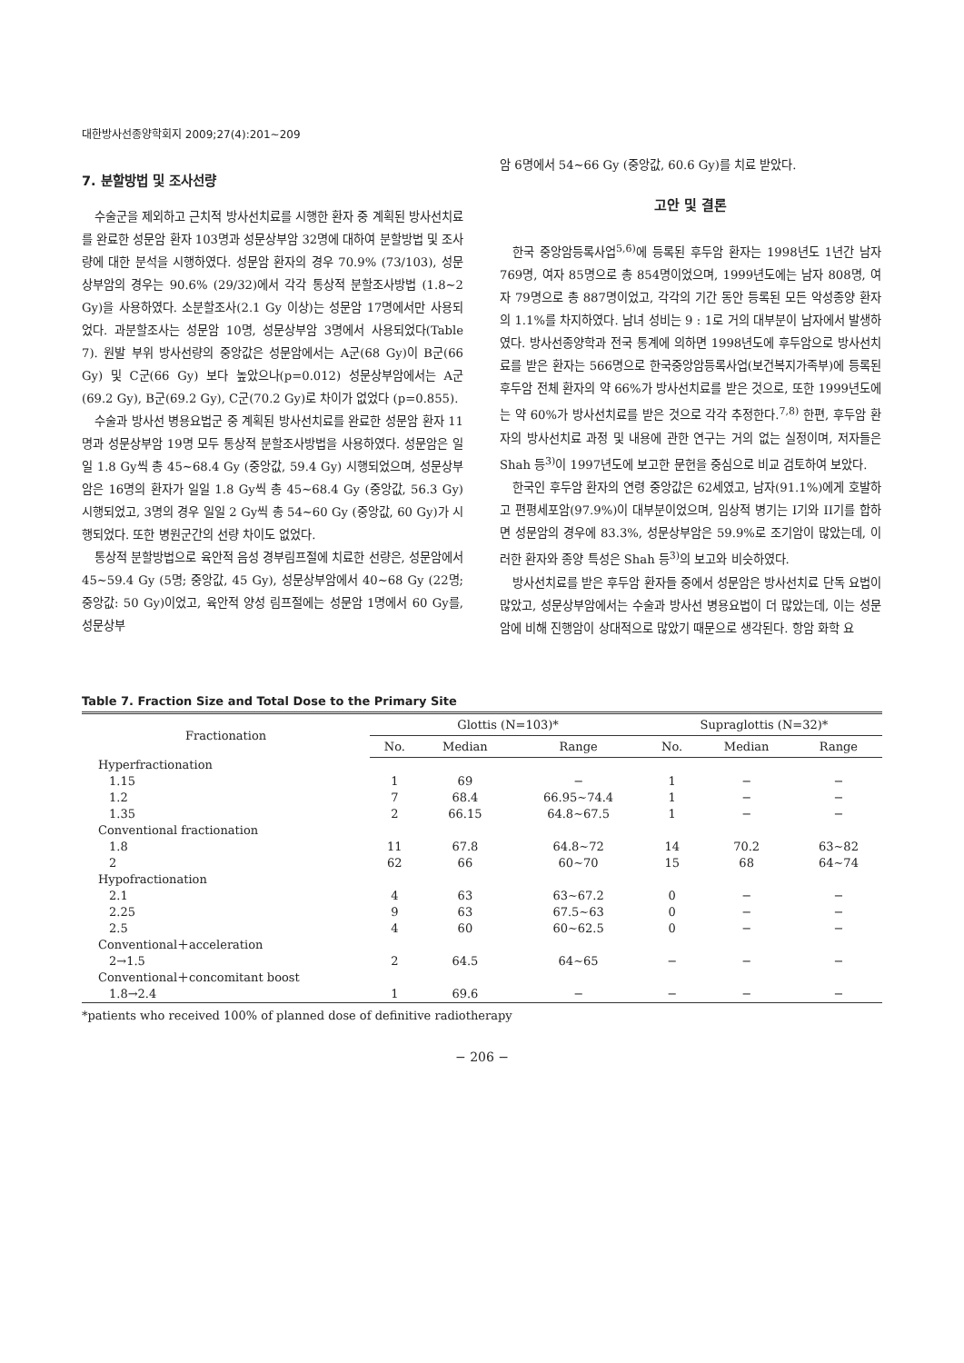대한방사선종양학회지 2009;27(4):201∼209
7. 분할방법 및 조사선량
수술군을 제외하고 근치적 방사선치료를 시행한 환자 중 계획된 방사선치료를 완료한 성문암 환자 103명과 성문상부암 32명에 대하여 분할방법 및 조사량에 대한 분석을 시행하였다. 성문암 환자의 경우 70.9% (73/103), 성문상부암의 경우는 90.6% (29/32)에서 각각 통상적 분할조사방법 (1.8∼2 Gy)을 사용하였다. 소분할조사(2.1 Gy 이상)는 성문암 17명에서만 사용되었다. 과분할조사는 성문암 10명, 성문상부암 3명에서 사용되었다(Table 7). 원발 부위 방사선량의 중앙값은 성문암에서는 A군(68 Gy)이 B군(66 Gy) 및 C군(66 Gy) 보다 높았으나(p=0.012) 성문상부암에서는 A군(69.2 Gy), B군(69.2 Gy), C군(70.2 Gy)로 차이가 없었다 (p=0.855).
수술과 방사선 병용요법군 중 계획된 방사선치료를 완료한 성문암 환자 11명과 성문상부암 19명 모두 통상적 분할조사방법을 사용하였다. 성문암은 일일 1.8 Gy씩 총 45∼68.4 Gy (중앙값, 59.4 Gy) 시행되었으며, 성문상부암은 16명의 환자가 일일 1.8 Gy씩 총 45∼68.4 Gy (중앙값, 56.3 Gy) 시행되었고, 3명의 경우 일일 2 Gy씩 총 54∼60 Gy (중앙값, 60 Gy)가 시행되었다. 또한 병원군간의 선량 차이도 없었다.
통상적 분할방법으로 육안적 음성 경부림프절에 치료한 선량은, 성문암에서 45∼59.4 Gy (5명; 중앙값, 45 Gy), 성문상부암에서 40∼68 Gy (22명; 중앙값: 50 Gy)이었고, 육안적 양성 림프절에는 성문암 1명에서 60 Gy를, 성문상부
암 6명에서 54∼66 Gy (중앙값, 60.6 Gy)를 치료 받았다.
고안 및 결론
한국 중앙암등록사업<sup>5,6)</sup>에 등록된 후두암 환자는 1998년도 1년간 남자 769명, 여자 85명으로 총 854명이었으며, 1999년도에는 남자 808명, 여자 79명으로 총 887명이었고, 각각의 기간 동안 등록된 모든 악성종양 환자의 1.1%를 차지하였다. 남녀 성비는 9 : 1로 거의 대부분이 남자에서 발생하였다. 방사선종양학과 전국 통계에 의하면 1998년도에 후두암으로 방사선치료를 받은 환자는 566명으로 한국중앙암등록사업(보건복지가족부)에 등록된 후두암 전체 환자의 약 66%가 방사선치료를 받은 것으로, 또한 1999년도에는 약 60%가 방사선치료를 받은 것으로 각각 추정한다.<sup>7,8)</sup> 한편, 후두암 환자의 방사선치료 과정 및 내용에 관한 연구는 거의 없는 실정이며, 저자들은 Shah 등<sup>3)</sup>이 1997년도에 보고한 문헌을 중심으로 비교 검토하여 보았다.
한국인 후두암 환자의 연령 중앙값은 62세였고, 남자(91.1%)에게 호발하고 편평세포암(97.9%)이 대부분이었으며, 임상적 병기는 I기와 II기를 합하면 성문암의 경우에 83.3%, 성문상부암은 59.9%로 조기암이 많았는데, 이러한 환자와 종양 특성은 Shah 등<sup>3)</sup>의 보고와 비슷하였다.
방사선치료를 받은 후두암 환자들 중에서 성문암은 방사선치료 단독 요법이 많았고, 성문상부암에서는 수술과 방사선 병용요법이 더 많았는데, 이는 성문암에 비해 진행암이 상대적으로 많았기 때문으로 생각된다. 항암 화학 요
Table 7. Fraction Size and Total Dose to the Primary Site
| Fractionation | Glottis (N=103)* | | | Supraglottis (N=32)* | | |
| --- | --- | --- | --- | --- | --- | --- |
| | No. | Median | Range | No. | Median | Range |
| Hyperfractionation | | | | | | |
| 1.15 | 1 | 69 | − | 1 | − | − |
| 1.2 | 7 | 68.4 | 66.95∼74.4 | 1 | − | − |
| 1.35 | 2 | 66.15 | 64.8∼67.5 | 1 | − | − |
| Conventional fractionation | | | | | | |
| 1.8 | 11 | 67.8 | 64.8∼72 | 14 | 70.2 | 63∼82 |
| 2 | 62 | 66 | 60∼70 | 15 | 68 | 64∼74 |
| Hypofractionation | | | | | | |
| 2.1 | 4 | 63 | 63∼67.2 | 0 | − | − |
| 2.25 | 9 | 63 | 67.5∼63 | 0 | − | − |
| 2.5 | 4 | 60 | 60∼62.5 | 0 | − | − |
| Conventional＋acceleration | | | | | | |
| 2→1.5 | 2 | 64.5 | 64∼65 | − | − | − |
| Conventional＋concomitant boost | | | | | | |
| 1.8→2.4 | 1 | 69.6 | − | − | − | − |
*patients who received 100% of planned dose of definitive radiotherapy
− 206 −